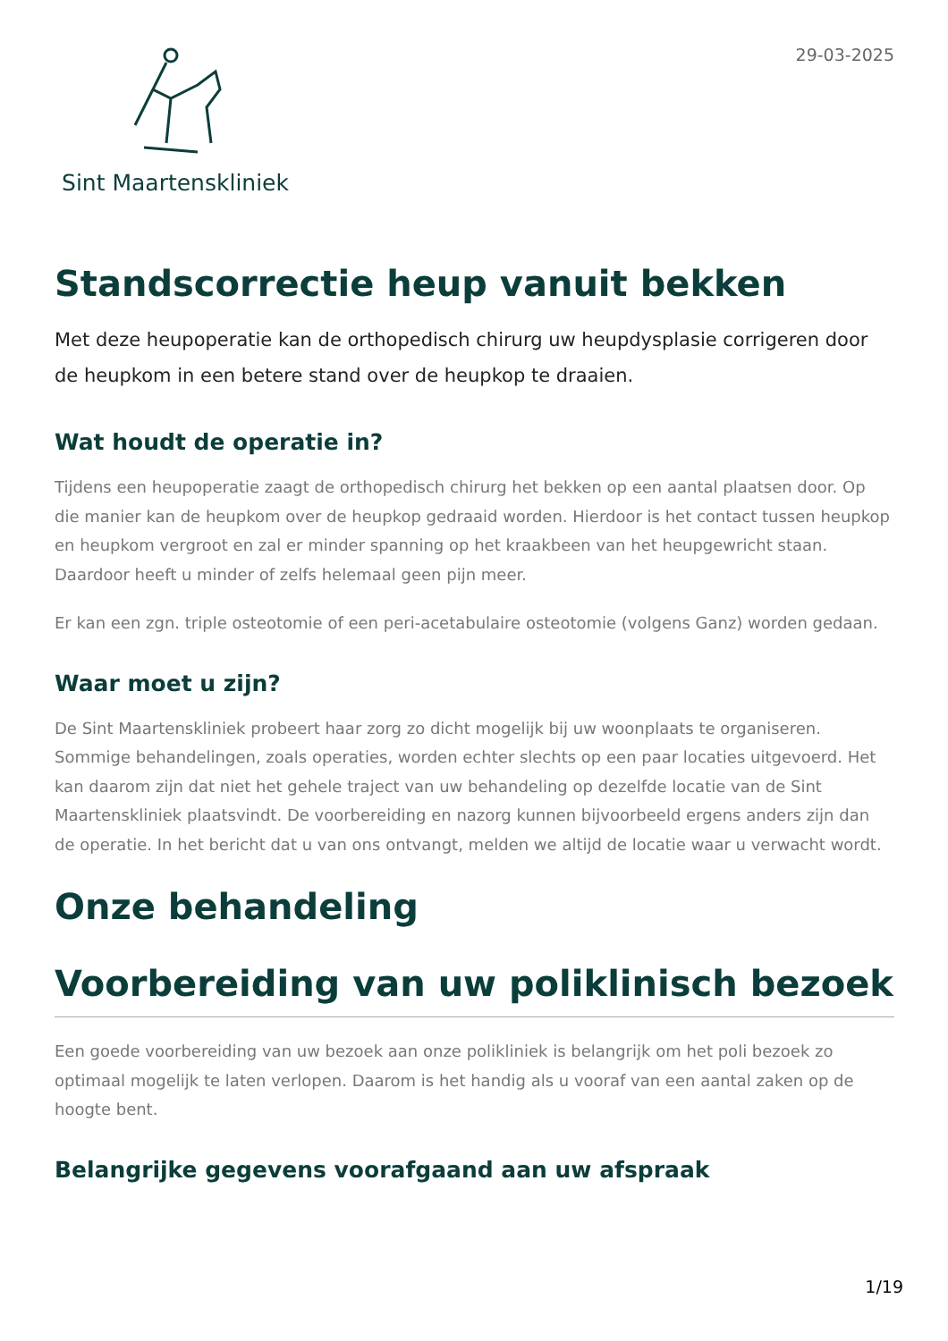Sint Maartenskliniek
29-03-2025
Standscorrectie heup vanuit bekken
Met deze heupoperatie kan de orthopedisch chirurg uw heupdysplasie corrigeren door de heupkom in een betere stand over de heupkop te draaien.
Wat houdt de operatie in?
Tijdens een heupoperatie zaagt de orthopedisch chirurg het bekken op een aantal plaatsen door. Op die manier kan de heupkom over de heupkop gedraaid worden. Hierdoor is het contact tussen heupkop en heupkom vergroot en zal er minder spanning op het kraakbeen van het heupgewricht staan. Daardoor heeft u minder of zelfs helemaal geen pijn meer.
Er kan een zgn. triple osteotomie of een peri-acetabulaire osteotomie (volgens Ganz) worden gedaan.
Waar moet u zijn?
De Sint Maartenskliniek probeert haar zorg zo dicht mogelijk bij uw woonplaats te organiseren. Sommige behandelingen, zoals operaties, worden echter slechts op een paar locaties uitgevoerd. Het kan daarom zijn dat niet het gehele traject van uw behandeling op dezelfde locatie van de Sint Maartenskliniek plaatsvindt. De voorbereiding en nazorg kunnen bijvoorbeeld ergens anders zijn dan de operatie. In het bericht dat u van ons ontvangt, melden we altijd de locatie waar u verwacht wordt.
Onze behandeling
Voorbereiding van uw poliklinisch bezoek
Een goede voorbereiding van uw bezoek aan onze polikliniek is belangrijk om het poli bezoek zo optimaal mogelijk te laten verlopen. Daarom is het handig als u vooraf van een aantal zaken op de hoogte bent.
Belangrijke gegevens voorafgaand aan uw afspraak
1/19